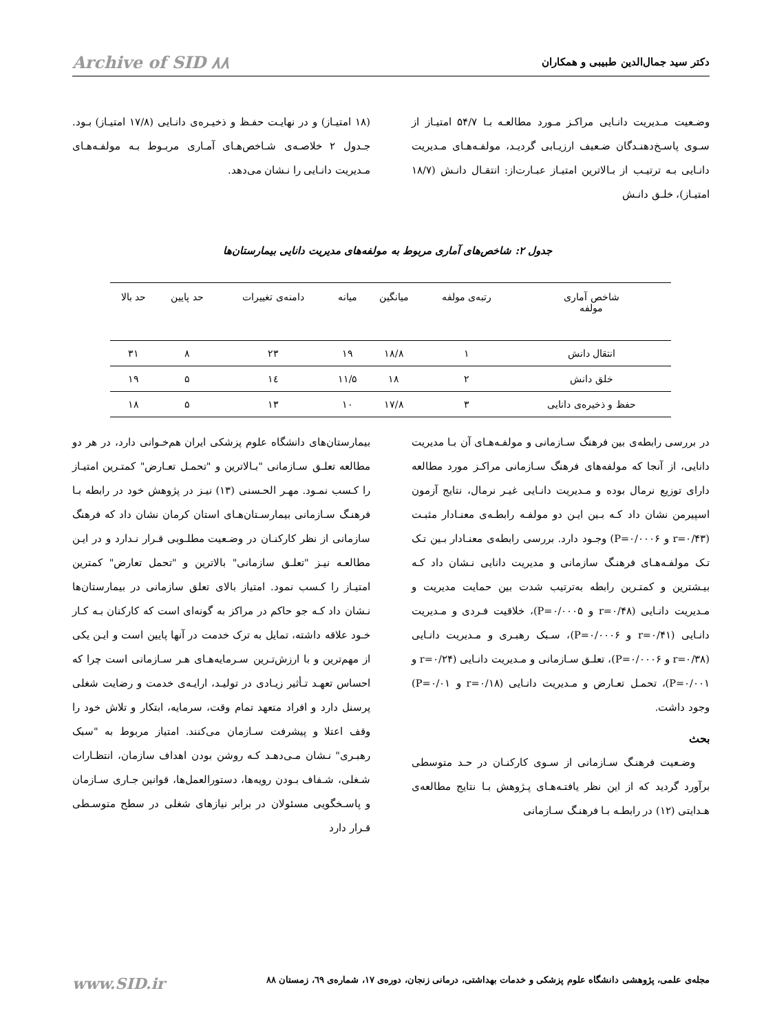دکتر سید جمال‌الدین طبیبی و همکاران Archive of SID ۸۸
وضـعیت مـدیریت دانـایی مراکـز مـورد مطالعـه بـا ۵۴/۷ امتیـاز از سـوی پاسـخ‌دهنـدگان ضـعیف ارزیـابی گردیـد، مولفـه‌هـای مـدیریت دانـایی بـه ترتیـب از بـالاترین امتیـاز عبـارت‌از: انتقـال دانـش (۱۸/۷ امتیـاز)، خلـق دانـش
(۱۸ امتیـاز) و در نهایـت حفـظ و ذخیـره‌ی دانـایی (۱۷/۸ امتیـاز) بـود. جـدول ۲ خلاصـه‌ی شـاخص‌هـای آمـاری مربـوط بـه مولفـه‌هـای مـدیریت دانـایی را نـشان می‌دهد.
جدول ۲: شاخص‌های آماری مربوط به مولفه‌های مدیریت دانایی بیمارستان‌ها
| شاخص آماری مولفه | رتبه‌ی مولفه | میانگین | میانه | دامنه‌ی تغییرات | حد پایین | حد بالا |
| --- | --- | --- | --- | --- | --- | --- |
| انتقال دانش | ۱ | ۱۸/۸ | ۱۹ | ۲۳ | ۸ | ۳۱ |
| خلق دانش | ۲ | ۱۸ | ۱۱/۵ | ۱٤ | ۵ | ۱۹ |
| حفظ و ذخیره‌ی دانایی | ۳ | ۱۷/۸ | ۱۰ | ۱۳ | ۵ | ۱۸ |
در بررسی رابطه‌ی بین فرهنگ سـازمانی و مولفـه‌هـای آن بـا مدیریت دانایی، از آنجا که مولفه‌های فرهنگ سـازمانی مراکـز مورد مطالعه دارای توزیع نرمال بوده و مـدیریت دانـایی غیـر نرمال، نتایج آزمون اسپیرمن نشان داد کـه بـین ایـن دو مولفـه رابطـه‌ی معنـادار مثبـت (r=۰/۴۳ و P=۰/۰۰۰۶) وجـود دارد. بررسی رابطه‌ی معنـادار بـین تـک تـک مولفـه‌هـای فرهنـگ سازمانی و مدیریت دانایی نـشان داد کـه بیـشترین و کمتـرین رابطه به‌ترتیب شدت بین حمایت مدیریت و مـدیریت دانـایی (r=۰/۴۸ و P=۰/۰۰۰۵)، خلاقیت فـردی و مـدیریت دانـایی (r=۰/۴۱ و P=۰/۰۰۰۶)، سـبک رهبـری و مـدیریت دانـایی (r=۰/۳۸ و P=۰/۰۰۰۶)، تعلـق سـازمانی و مـدیریت دانـایی (r=۰/۲۴ و P=۰/۰۰۱)، تحمـل تعـارض و مـدیریت دانـایی (r=۰/۱۸ و P=۰/۰۱) وجود داشت.
بحث
وضـعیت فرهنـگ سـازمانی از سـوی کارکنـان در حـد متوسطی برآورد گردید که از این نظر یافتـه‌هـای پـژوهش بـا نتایج مطالعه‌ی هـدایتی (۱۲) در رابطـه بـا فرهنـگ سـازمانی
بیمارستان‌های دانشگاه علوم پزشکی ایران هم‌خـوانی دارد، در هر دو مطالعه تعلـق سـازمانی "بـالاترین و "تحمـل تعـارض" کمتـرین امتیـاز را کـسب نمـود. مهـر الحـسنی (۱۳) نیـز در پژوهش خود در رابطه بـا فرهنـگ سـازمانی بیمارسـتان‌هـای استان کرمان نشان داد که فرهنگ سازمانی از نظر کارکنـان در وضـعیت مطلـوبی قـرار نـدارد و در ایـن مطالعـه نیـز "تعلـق سازمانی" بالاترین و "تحمل تعارض" کمترین امتیـاز را کـسب نمود. امتیاز بالای تعلق سازمانی در بیمارستان‌ها نـشان داد کـه جو حاکم در مراکز به گونه‌ای است که کارکنان بـه کـار خـود علاقه داشته، تمایل به ترک خدمت در آنها پایین است و ایـن یکی از مهم‌ترین و با ارزش‌تـرین سـرمایه‌هـای هـر سـازمانی است چرا که احساس تعهـد تـأثیر زیـادی در تولیـد، ارایـه‌ی خدمت و رضایت شغلی پرسنل دارد و افراد متعهد تمام وقت، سرمایه، ابتکار و تلاش خود را وقف اعتلا و پیشرفت سـازمان می‌کنند. امتیاز مربوط به "سبک رهبـری" نـشان مـی‌دهـد کـه روشن بودن اهداف سازمان، انتظـارات شـغلی، شـفاف بـودن رویه‌ها، دستورالعمل‌ها، قوانین جـاری سـازمان و پاسـخگویی مسئولان در برابر نیازهای شغلی در سطح متوسـطی قـرار دارد
مجله‌ی علمی، پژوهشی دانشگاه علوم پزشکی و خدمات بهداشتی، درمانی زنجان، دوره‌ی ۱۷، شماره‌ی ٦۹، زمستان ۸۸ www.SID.ir